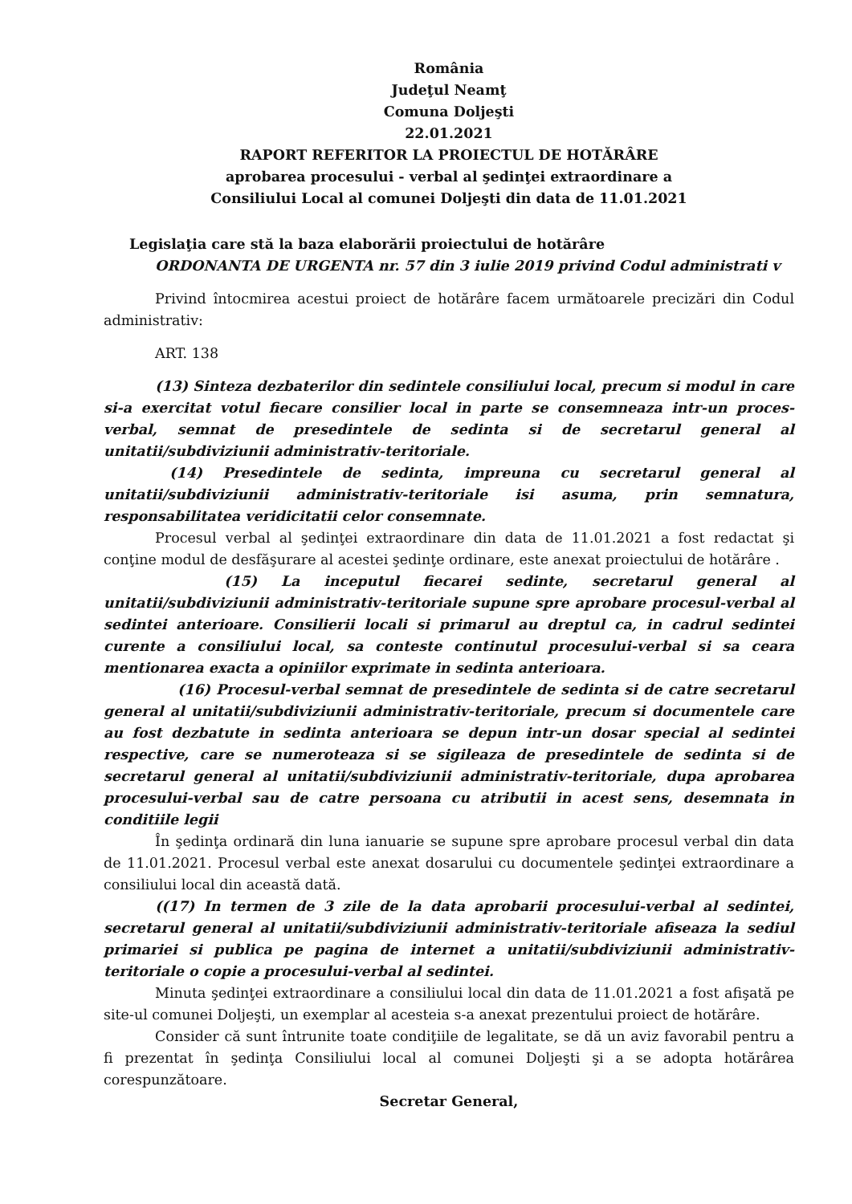România
Judeţul Neamţ
Comuna Doljeşti
22.01.2021
RAPORT REFERITOR LA PROIECTUL DE HOTĂRÂRE
aprobarea procesului - verbal al şedinţei extraordinare a
Consiliului Local al comunei Doljeşti din data de 11.01.2021
Legislaţia care stă la baza elaborării proiectului de hotărâre
ORDONANTA DE URGENTA nr. 57 din 3 iulie 2019 privind Codul administrati v
Privind întocmirea acestui proiect de hotărâre facem următoarele precizări din Codul administrativ:
ART. 138
(13) Sinteza dezbaterilor din sedintele consiliului local, precum si modul in care si-a exercitat votul fiecare consilier local in parte se consemneaza intr-un proces-verbal, semnat de presedintele de sedinta si de secretarul general al unitatii/subdiviziunii administrativ-teritoriale.
(14) Presedintele de sedinta, impreuna cu secretarul general al unitatii/subdiviziunii administrativ-teritoriale isi asuma, prin semnatura, responsabilitatea veridicitatii celor consemnate.
Procesul verbal al şedinţei extraordinare din data de 11.01.2021 a fost redactat şi conţine modul de desfăşurare al acestei şedinţe ordinare, este anexat proiectului de hotărâre .
(15) La inceputul fiecarei sedinte, secretarul general al unitatii/subdiviziunii administrativ-teritoriale supune spre aprobare procesul-verbal al sedintei anterioare. Consilierii locali si primarul au dreptul ca, in cadrul sedintei curente a consiliului local, sa conteste continutul procesului-verbal si sa ceara mentionarea exacta a opiniilor exprimate in sedinta anterioara.
(16) Procesul-verbal semnat de presedintele de sedinta si de catre secretarul general al unitatii/subdiviziunii administrativ-teritoriale, precum si documentele care au fost dezbatute in sedinta anterioara se depun intr-un dosar special al sedintei respective, care se numeroteaza si se sigileaza de presedintele de sedinta si de secretarul general al unitatii/subdiviziunii administrativ-teritoriale, dupa aprobarea procesului-verbal sau de catre persoana cu atributii in acest sens, desemnata in conditiile legii
În şedinţa ordinară din luna ianuarie se supune spre aprobare procesul verbal din data de 11.01.2021. Procesul verbal este anexat dosarului cu documentele şedinţei extraordinare a consiliului local din această dată.
((17) In termen de 3 zile de la data aprobarii procesului-verbal al sedintei, secretarul general al unitatii/subdiviziunii administrativ-teritoriale afiseaza la sediul primariei si publica pe pagina de internet a unitatii/subdiviziunii administrativ-teritoriale o copie a procesului-verbal al sedintei.
Minuta şedinţei extraordinare a consiliului local din data de 11.01.2021 a fost afişată pe site-ul comunei Doljeşti, un exemplar al acesteia s-a anexat prezentului proiect de hotărâre.
Consider că sunt întrunite toate condiţiile de legalitate, se dă un aviz favorabil pentru a fi prezentat în şedinţa Consiliului local al comunei Doljeşti şi a se adopta hotărârea corespunzătoare.
Secretar General,